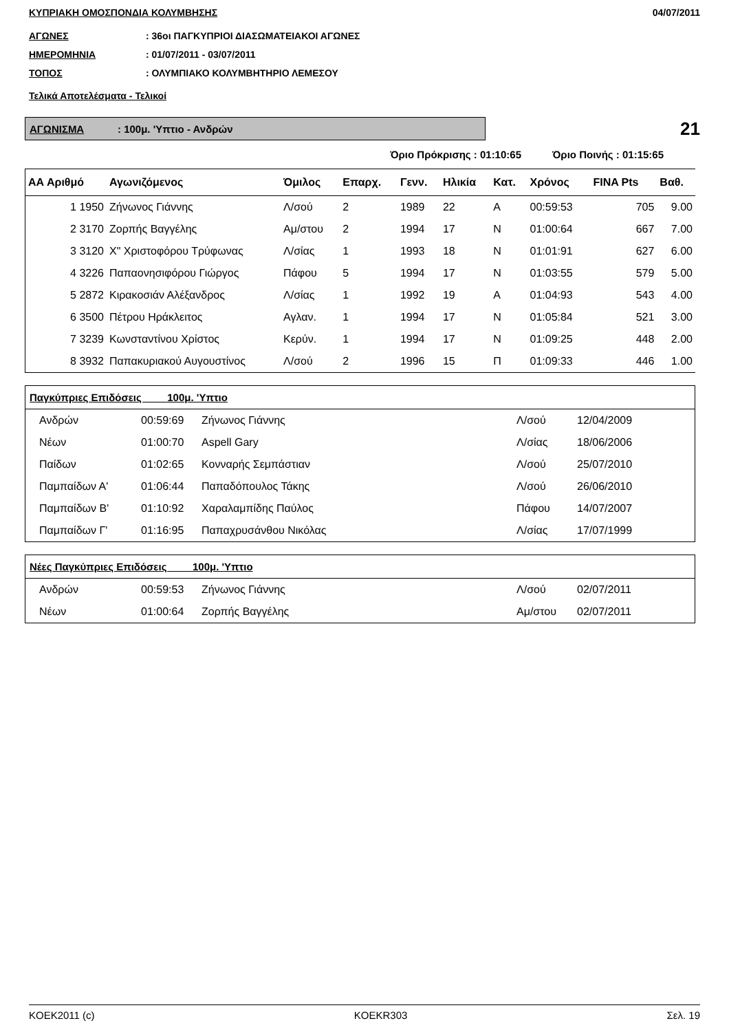ΚΥΠΡΙΑΚΗ ΟΜΟΣΠΟΝΔΙΑ ΚΟΛΥΜΒΗΣΗΣ 04/07/2011
ΑΓΩΝΕΣ: 36οι ΠΑΓΚΥΠΡΙΟΙ ΔΙΑΣΩΜΑΤΕΙΑΚΟΙ ΑΓΩΝΕΣ
ΗΜΕΡΟΜΗΝΙΑ: 01/07/2011 - 03/07/2011
ΤΟΠΟΣ: ΟΛΥΜΠΙΑΚΟ ΚΟΛΥΜΒΗΤΗΡΙΟ ΛΕΜΕΣΟΥ
Τελικά Αποτελέσματα - Τελικοί
ΑΓΩΝΙΣΜΑ: 100μ. 'Υπτιο - Ανδρών
21
Όριο Πρόκρισης : 01:10:65 Όριο Ποινής : 01:15:65
| ΑΑ Αριθμό | Αγωνιζόμενος | Όμιλος | Επαρχ. | Γενν. | Ηλικία | Κατ. | Χρόνος | FINA Pts | Βαθ. |
| --- | --- | --- | --- | --- | --- | --- | --- | --- | --- |
| 1 1950 | Ζήνωνος Γιάννης | Λ/σού | 2 | 1989 | 22 | Α | 00:59:53 | 705 | 9.00 |
| 2 3170 | Ζορπής Βαγγέλης | Αμ/στου | 2 | 1994 | 17 | Ν | 01:00:64 | 667 | 7.00 |
| 3 3120 | Χ" Χριστοφόρου Τρύφωνας | Λ/σίας | 1 | 1993 | 18 | Ν | 01:01:91 | 627 | 6.00 |
| 4 3226 | Παπαονησιφόρου Γιώργος | Πάφου | 5 | 1994 | 17 | Ν | 01:03:55 | 579 | 5.00 |
| 5 2872 | Κιρακοσιάν Αλέξανδρος | Λ/σίας | 1 | 1992 | 19 | Α | 01:04:93 | 543 | 4.00 |
| 6 3500 | Πέτρου Ηράκλειτος | Αγλαν. | 1 | 1994 | 17 | Ν | 01:05:84 | 521 | 3.00 |
| 7 3239 | Κωνσταντίνου Χρίστος | Κερύν. | 1 | 1994 | 17 | Ν | 01:09:25 | 448 | 2.00 |
| 8 3932 | Παπακυριακού Αυγουστίνος | Λ/σού | 2 | 1996 | 15 | Π | 01:09:33 | 446 | 1.00 |
| Παγκύπριες Επιδόσεις 100μ. 'Υπτιο | | | | |
| --- | --- | --- | --- | --- |
| Ανδρών | 00:59:69 | Ζήνωνος Γιάννης | Λ/σού | 12/04/2009 |
| Νέων | 01:00:70 | Aspell Gary | Λ/σίας | 18/06/2006 |
| Παίδων | 01:02:65 | Κονναρής Σεμπάστιαν | Λ/σού | 25/07/2010 |
| Παμπαίδων Α' | 01:06:44 | Παπαδόπουλος Τάκης | Λ/σού | 26/06/2010 |
| Παμπαίδων Β' | 01:10:92 | Χαραλαμπίδης Παύλος | Πάφου | 14/07/2007 |
| Παμπαίδων Γ' | 01:16:95 | Παπαχρυσάνθου Νικόλας | Λ/σίας | 17/07/1999 |
| Νέες Παγκύπριες Επιδόσεις 100μ. 'Υπτιο | | | | |
| --- | --- | --- | --- | --- |
| Ανδρών | 00:59:53 | Ζήνωνος Γιάννης | Λ/σού | 02/07/2011 |
| Νέων | 01:00:64 | Ζορπής Βαγγέλης | Αμ/στου | 02/07/2011 |
KOEK2011 (c) KOEKR303 Σελ. 19